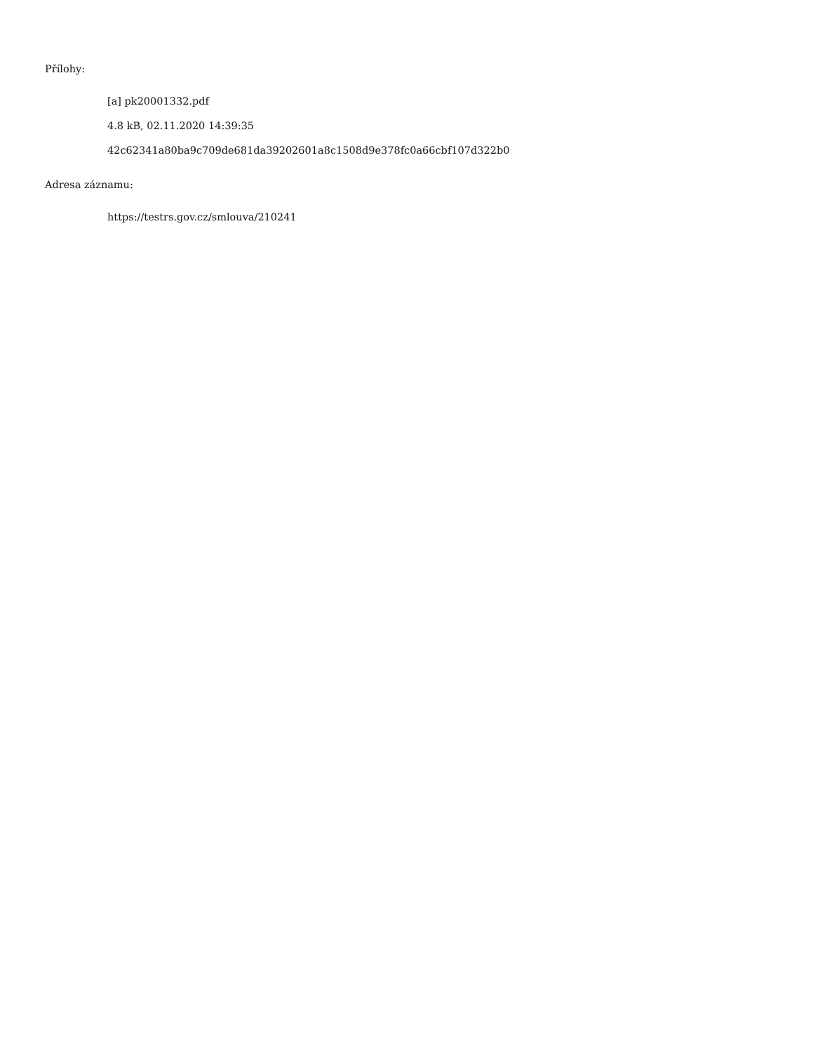Přílohy:
[a] pk20001332.pdf
4.8 kB, 02.11.2020 14:39:35
42c62341a80ba9c709de681da39202601a8c1508d9e378fc0a66cbf107d322b0
Adresa záznamu:
https://testrs.gov.cz/smlouva/210241